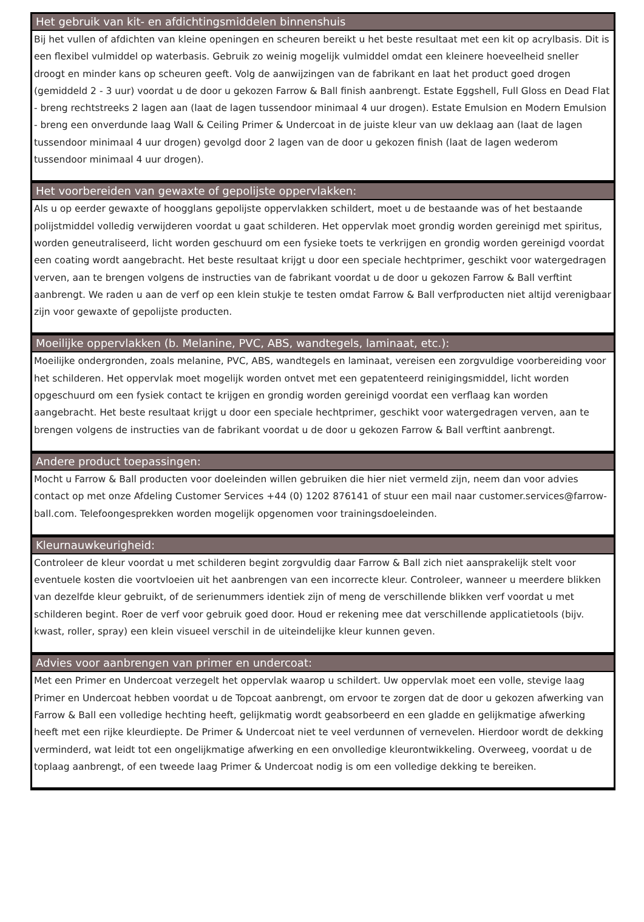Het gebruik van kit- en afdichtingsmiddelen binnenshuis
Bij het vullen of afdichten van kleine openingen en scheuren bereikt u het beste resultaat met een kit op acrylbasis. Dit is een flexibel vulmiddel op waterbasis. Gebruik zo weinig mogelijk vulmiddel omdat een kleinere hoeveelheid sneller droogt en minder kans op scheuren geeft. Volg de aanwijzingen van de fabrikant en laat het product goed drogen (gemiddeld 2 - 3 uur) voordat u de door u gekozen Farrow & Ball finish aanbrengt. Estate Eggshell, Full Gloss en Dead Flat - breng rechtstreeks 2 lagen aan (laat de lagen tussendoor minimaal 4 uur drogen). Estate Emulsion en Modern Emulsion - breng een onverdunde laag Wall & Ceiling Primer & Undercoat in de juiste kleur van uw deklaag aan (laat de lagen tussendoor minimaal 4 uur drogen) gevolgd door 2 lagen van de door u gekozen finish (laat de lagen wederom tussendoor minimaal 4 uur drogen).
Het voorbereiden van gewaxte of gepolijste oppervlakken:
Als u op eerder gewaxte of hoogglans gepolijste oppervlakken schildert, moet u de bestaande was of het bestaande polijstmiddel volledig verwijderen voordat u gaat schilderen. Het oppervlak moet grondig worden gereinigd met spiritus, worden geneutraliseerd, licht worden geschuurd om een fysieke toets te verkrijgen en grondig worden gereinigd voordat een coating wordt aangebracht. Het beste resultaat krijgt u door een speciale hechtprimer, geschikt voor watergedragen verven, aan te brengen volgens de instructies van de fabrikant voordat u de door u gekozen Farrow & Ball verftint aanbrengt. We raden u aan de verf op een klein stukje te testen omdat Farrow & Ball verfproducten niet altijd verenigbaar zijn voor gewaxte of gepolijste producten.
Moeilijke oppervlakken (b. Melanine, PVC, ABS, wandtegels, laminaat, etc.):
Moeilijke ondergronden, zoals melanine, PVC, ABS, wandtegels en laminaat, vereisen een zorgvuldige voorbereiding voor het schilderen. Het oppervlak moet mogelijk worden ontvet met een gepatenteerd reinigingsmiddel, licht worden opgeschuurd om een fysiek contact te krijgen en grondig worden gereinigd voordat een verflaag kan worden aangebracht. Het beste resultaat krijgt u door een speciale hechtprimer, geschikt voor watergedragen verven, aan te brengen volgens de instructies van de fabrikant voordat u de door u gekozen Farrow & Ball verftint aanbrengt.
Andere product toepassingen:
Mocht u Farrow & Ball producten voor doeleinden willen gebruiken die hier niet vermeld zijn, neem dan voor advies contact op met onze Afdeling Customer Services +44 (0) 1202 876141 of stuur een mail naar customer.services@farrow-ball.com. Telefoongesprekken worden mogelijk opgenomen voor trainingsdoeleinden.
Kleurnauwkeurigheid:
Controleer de kleur voordat u met schilderen begint zorgvuldig daar Farrow & Ball zich niet aansprakelijk stelt voor eventuele kosten die voortvloeien uit het aanbrengen van een incorrecte kleur. Controleer, wanneer u meerdere blikken van dezelfde kleur gebruikt, of de serienummers identiek zijn of meng de verschillende blikken verf voordat u met schilderen begint. Roer de verf voor gebruik goed door. Houd er rekening mee dat verschillende applicatietools (bijv. kwast, roller, spray) een klein visueel verschil in de uiteindelijke kleur kunnen geven.
Advies voor aanbrengen van primer en undercoat:
Met een Primer en Undercoat verzegelt het oppervlak waarop u schildert. Uw oppervlak moet een volle, stevige laag Primer en Undercoat hebben voordat u de Topcoat aanbrengt, om ervoor te zorgen dat de door u gekozen afwerking van Farrow & Ball een volledige hechting heeft, gelijkmatig wordt geabsorbeerd en een gladde en gelijkmatige afwerking heeft met een rijke kleurdiepte. De Primer & Undercoat niet te veel verdunnen of vernevelen. Hierdoor wordt de dekking verminderd, wat leidt tot een ongelijkmatige afwerking en een onvolledige kleurontwikkeling. Overweeg, voordat u de toplaag aanbrengt, of een tweede laag Primer & Undercoat nodig is om een volledige dekking te bereiken.